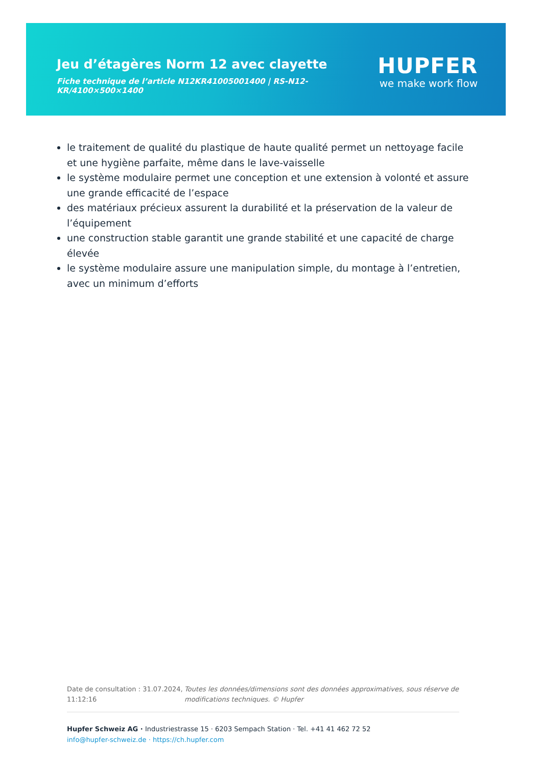Jeu d’étagères Norm 12 avec clayette
Fiche technique de l’article N12KR41005001400 | RS-N12-KR/4100×500×1400
HUPFER
we make work flow
le traitement de qualité du plastique de haute qualité permet un nettoyage facile et une hygiène parfaite, même dans le lave-vaisselle
le système modulaire permet une conception et une extension à volonté et assure une grande efficacité de l’espace
des matériaux précieux assurent la durabilité et la préservation de la valeur de l’équipement
une construction stable garantit une grande stabilité et une capacité de charge élevée
le système modulaire assure une manipulation simple, du montage à l’entretien, avec un minimum d’efforts
Date de consultation : 31.07.2024, 11:12:16
Toutes les données/dimensions sont des données approximatives, sous réserve de modifications techniques. © Hupfer
Hupfer Schweiz AG · Industriestrasse 15 · 6203 Sempach Station · Tel. +41 41 462 72 52
info@hupfer-schweiz.de · https://ch.hupfer.com